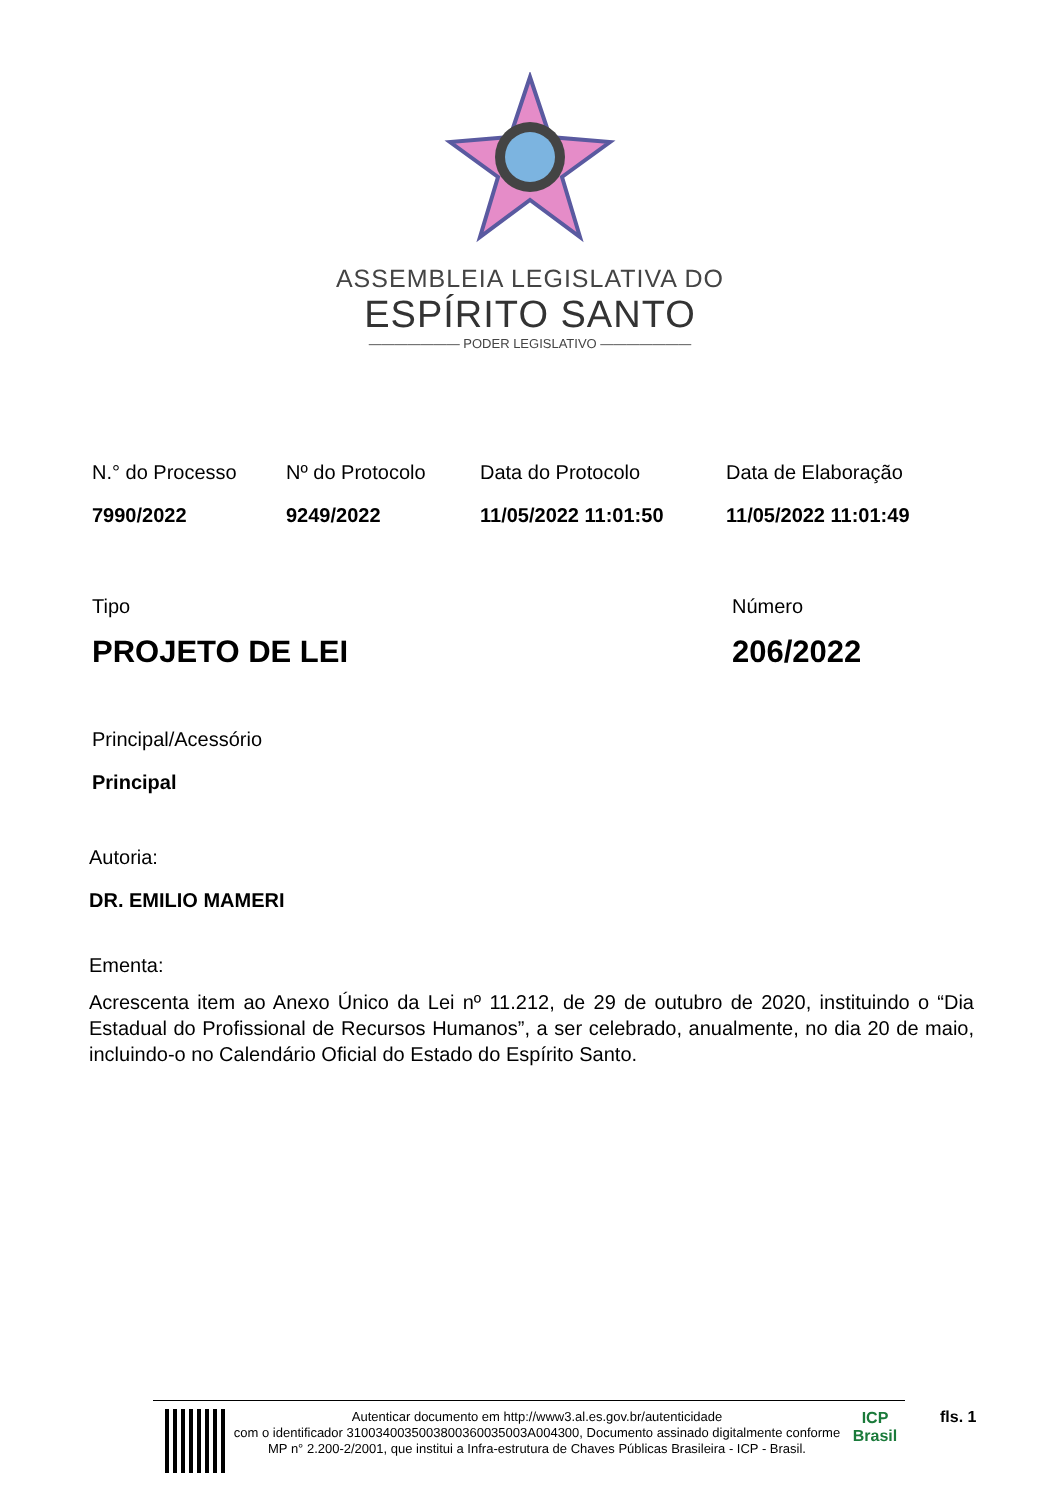ASSEMBLEIA LEGISLATIVA DO
ESPÍRITO SANTO
——————— PODER LEGISLATIVO ———————
N.° do Processo
7990/2022
Nº do Protocolo
9249/2022
Data do Protocolo
11/05/2022 11:01:50
Data de Elaboração
11/05/2022 11:01:49
Tipo
PROJETO DE LEI
Número
206/2022
Principal/Acessório
Principal
Autoria:
DR. EMILIO MAMERI
Ementa:
Acrescenta item ao Anexo Único da Lei nº 11.212, de 29 de outubro de 2020, instituindo o “Dia Estadual do Profissional de Recursos Humanos”, a ser celebrado, anualmente, no dia 20 de maio, incluindo-o no Calendário Oficial do Estado do Espírito Santo.
Autenticar documento em http://www3.al.es.gov.br/autenticidade
com o identificador 3100340035003800360035003A004300, Documento assinado digitalmente conforme MP n° 2.200-2/2001, que institui a Infra-estrutura de Chaves Públicas Brasileira - ICP - Brasil.
ICP
Brasil
fls. 1